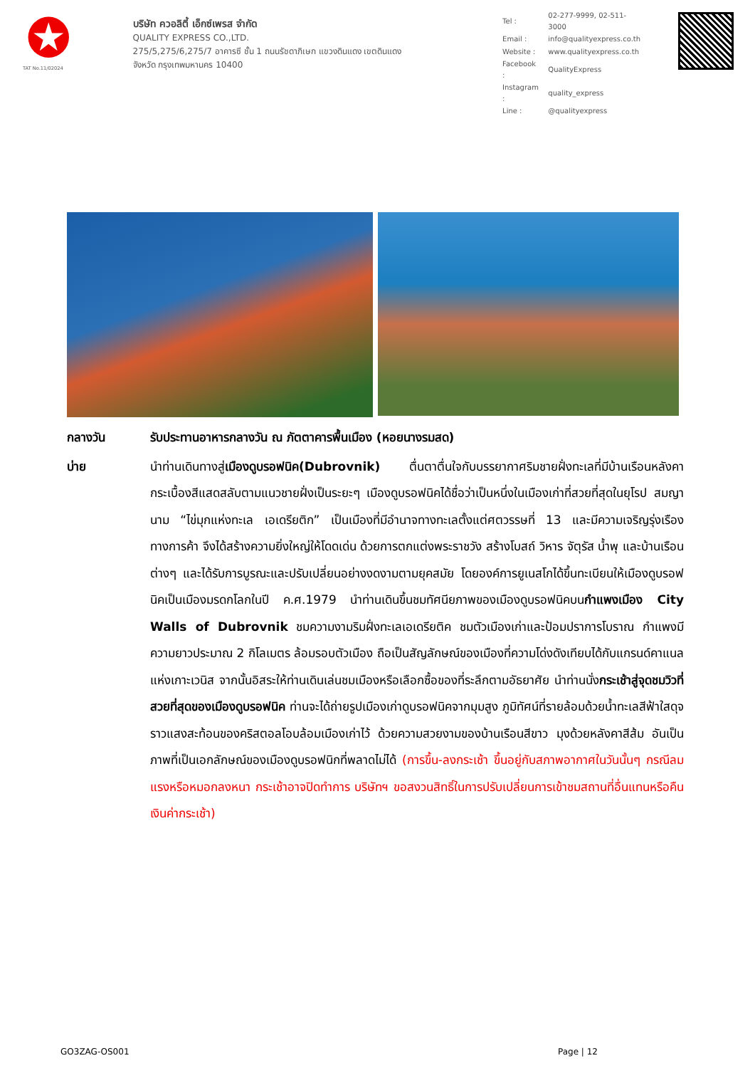TAT No.11/02024
บริษัท ควอลิตี้ เอ็กซ์เพรส จำกัด
QUALITY EXPRESS CO.,LTD.
275/5,275/6,275/7 อาคารซี ชั้น 1 ถนนรัชดาภิเษก แขวงดินแดง เขตดินแดง
จังหวัด กรุงเทพมหานคร 10400
| Tel : | 02-277-9999, 02-511-3000 |
| Email : | info@qualityexpress.co.th |
| Website : | www.qualityexpress.co.th |
| Facebook : | QualityExpress |
| Instagram : | quality_express |
| Line : | @qualityexpress |
กลางวัน รับประทานอาหารกลางวัน ณ ภัตตาคารพื้นเมือง (หอยนางรมสด)
บ่าย นำท่านเดินทางสู่เมืองดูบรอฟนิค(Dubrovnik) ตื่นตาตื่นใจกับบรรยากาศริมชายฝั่งทะเลที่มีบ้านเรือนหลังคากระเบื้องสีแสดสลับตามแนวชายฝั่งเป็นระยะๆ เมืองดูบรอฟนิคได้ชื่อว่าเป็นหนึ่งในเมืองเก่าที่สวยที่สุดในยุโรป สมญานาม “ไข่มุกแห่งทะเล เอเดรียติก” เป็นเมืองที่มีอำนาจทางทะเลตั้งแต่ศตวรรษที่ 13 และมีความเจริญรุ่งเรืองทางการค้า จึงได้สร้างความยิ่งใหญ่ให้โดดเด่น ด้วยการตกแต่งพระราชวัง สร้างโบสถ์ วิหาร จัตุรัส น้ำพุ และบ้านเรือนต่างๆ และได้รับการบูรณะและปรับเปลี่ยนอย่างงดงามตามยุคสมัย โดยองค์การยูเนสโกได้ขึ้นทะเบียนให้เมืองดูบรอฟนิคเป็นเมืองมรดกโลกในปี ค.ศ.1979 นำท่านเดินขึ้นชมทัศนียภาพของเมืองดูบรอฟนิคบนกำแพงเมือง City Walls of Dubrovnik ชมความงามริมฝั่งทะเลเอเดรียติค ชมตัวเมืองเก่าและป้อมปราการโบราณ กำแพงมีความยาวประมาณ 2 กิโลเมตร ล้อมรอบตัวเมือง ถือเป็นสัญลักษณ์ของเมืองที่ความโด่งดังเทียบได้กับแกรนด์คาแนลแห่งเกาะเวนิส จากนั้นอิสระให้ท่านเดินเล่นชมเมืองหรือเลือกซื้อของที่ระลึกตามอัธยาศัย นำท่านนั่งกระเช้าสู่จุดชมวิวที่สวยที่สุดของเมืองดูบรอฟนิค ท่านจะได้ถ่ายรูปเมืองเก่าดูบรอฟนิคจากมุมสูง ภูมิทัศน์ที่รายล้อมด้วยน้ำทะเลสีฟ้าใสดุจราวแสงสะท้อนของคริสตอลโอบล้อมเมืองเก่าไว้ ด้วยความสวยงามของบ้านเรือนสีขาว มุงด้วยหลังคาสีส้ม อันเป็นภาพที่เป็นเอกลักษณ์ของเมืองดูบรอฟนิกที่พลาดไม่ได้ (การขึ้น-ลงกระเช้า ขึ้นอยู่กับสภาพอากาศในวันนั้นๆ กรณีลมแรงหรือหมอกลงหนา กระเช้าอาจปิดทำการ บริษัทฯ ขอสงวนสิทธิ์ในการปรับเปลี่ยนการเข้าชมสถานที่อื่นแทนหรือคืนเงินค่ากระเช้า)
GO3ZAG-OS001 Page | 12